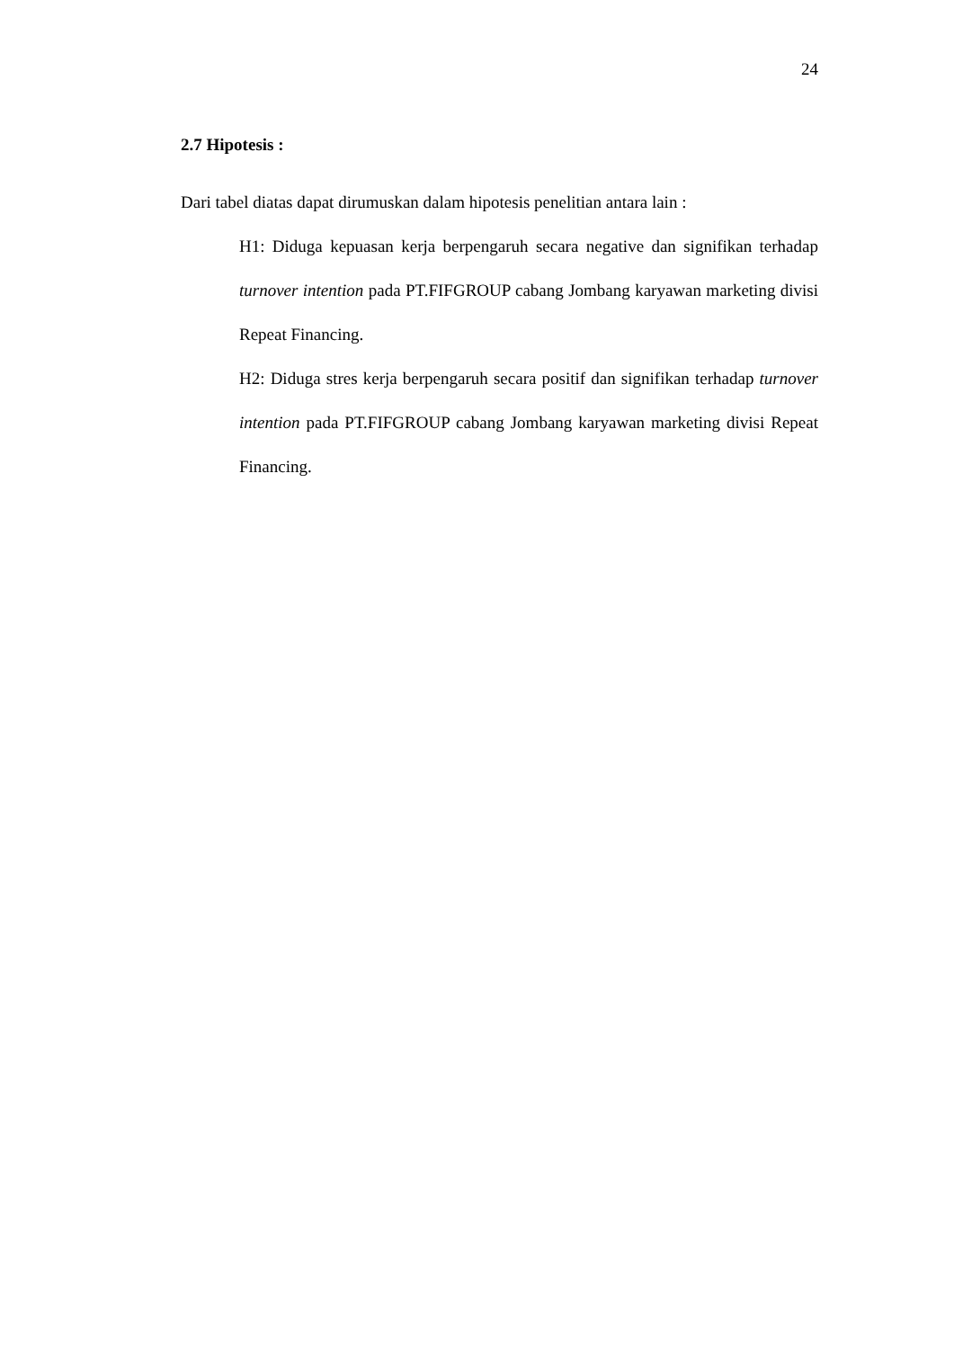24
2.7 Hipotesis :
Dari tabel diatas dapat dirumuskan dalam hipotesis penelitian antara lain :
H1: Diduga kepuasan kerja berpengaruh secara negative dan signifikan terhadap turnover intention pada PT.FIFGROUP cabang Jombang karyawan marketing divisi Repeat Financing.
H2: Diduga stres kerja berpengaruh secara positif dan signifikan terhadap turnover intention pada PT.FIFGROUP cabang Jombang karyawan marketing divisi Repeat Financing.